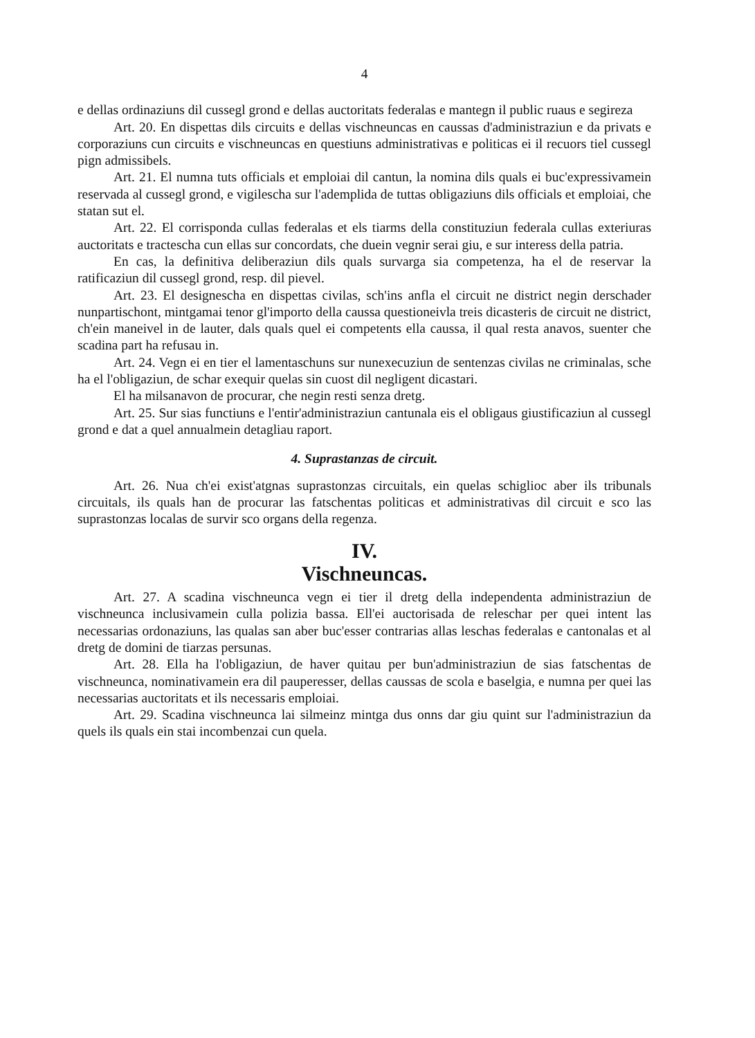4
e dellas ordinaziuns dil cussegl grond e dellas auctoritats federalas e mantegn il public ruaus e segireza
Art. 20. En dispettas dils circuits e dellas vischneuncas en caussas d'administraziun e da privats e corporaziuns cun circuits e vischneuncas en questiuns administrativas e politicas ei il recuors tiel cussegl pign admissibels.
Art. 21. El numna tuts officials et emploiai dil cantun, la nomina dils quals ei buc'expressivamein reservada al cussegl grond, e vigilescha sur l'ademplida de tuttas obligaziuns dils officials et emploiai, che statan sut el.
Art. 22. El corrisponda cullas federalas et els tiarms della constituziun federala cullas exteriuras auctoritats e tractescha cun ellas sur concordats, che duein vegnir serai giu, e sur interess della patria.
En cas, la definitiva deliberaziun dils quals survarga sia competenza, ha el de reservar la ratificaziun dil cussegl grond, resp. dil pievel.
Art. 23. El designescha en dispettas civilas, sch'ins anfla el circuit ne district negin derschader nunpartischont, mintgamai tenor gl'importo della caussa questioneivla treis dicasteris de circuit ne district, ch'ein maneivel in de lauter, dals quals quel ei competents ella caussa, il qual resta anavos, suenter che scadina part ha refusau in.
Art. 24. Vegn ei en tier el lamentaschuns sur nunexecuziun de sentenzas civilas ne criminalas, sche ha el l'obligaziun, de schar exequir quelas sin cuost dil negligent dicastari.
El ha milsanavon de procurar, che negin resti senza dretg.
Art. 25. Sur sias functiuns e l'entir'administraziun cantunala eis el obligaus giustificaziun al cussegl grond e dat a quel annualmein detagliau raport.
4. Suprastanzas de circuit.
Art. 26. Nua ch'ei exist'atgnas suprastonzas circuitals, ein quelas schiglioc aber ils tribunals circuitals, ils quals han de procurar las fatschentas politicas et administrativas dil circuit e sco las suprastonzas localas de survir sco organs della regenza.
IV.
Vischneuncas.
Art. 27. A scadina vischneunca vegn ei tier il dretg della independenta administraziun de vischneunca inclusivamein culla polizia bassa. Ell'ei auctorisada de releschar per quei intent las necessarias ordonaziuns, las qualas san aber buc'esser contrarias allas leschas federalas e cantonalas et al dretg de domini de tiarzas persunas.
Art. 28. Ella ha l'obligaziun, de haver quitau per bun'administraziun de sias fatschentas de vischneunca, nominativamein era dil pauperesser, dellas caussas de scola e baselgia, e numna per quei las necessarias auctoritats et ils necessaris emploiai.
Art. 29. Scadina vischneunca lai silmeinz mintga dus onns dar giu quint sur l'administraziun da quels ils quals ein stai incombenzai cun quela.